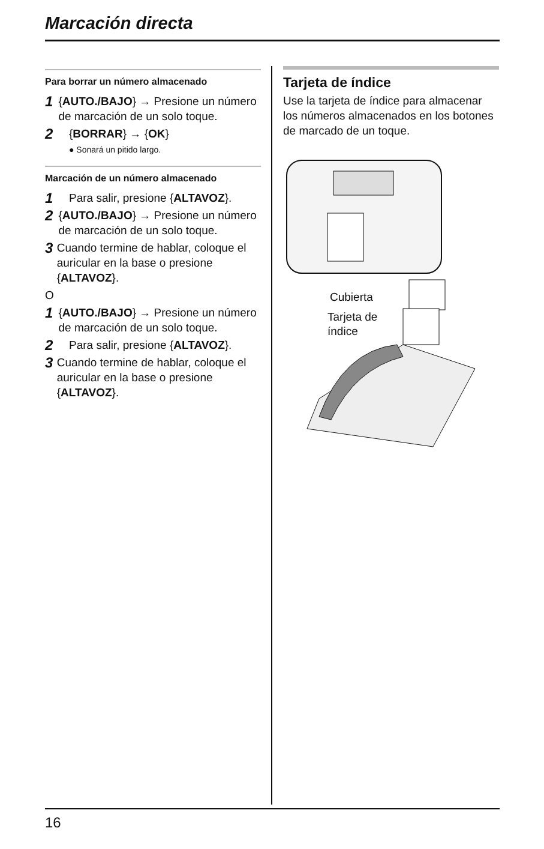Marcación directa
Para borrar un número almacenado
1 {AUTO./BAJO} → Presione un número de marcación de un solo toque.
2 {BORRAR} → {OK}
● Sonará un pitido largo.
Marcación de un número almacenado
1 Para salir, presione {ALTAVOZ}.
2 {AUTO./BAJO} → Presione un número de marcación de un solo toque.
3 Cuando termine de hablar, coloque el auricular en la base o presione {ALTAVOZ}.
O
1 {AUTO./BAJO} → Presione un número de marcación de un solo toque.
2 Para salir, presione {ALTAVOZ}.
3 Cuando termine de hablar, coloque el auricular en la base o presione {ALTAVOZ}.
Tarjeta de índice
Use la tarjeta de índice para almacenar los números almacenados en los botones de marcado de un toque.
Cubierta
Tarjeta de
índice
16